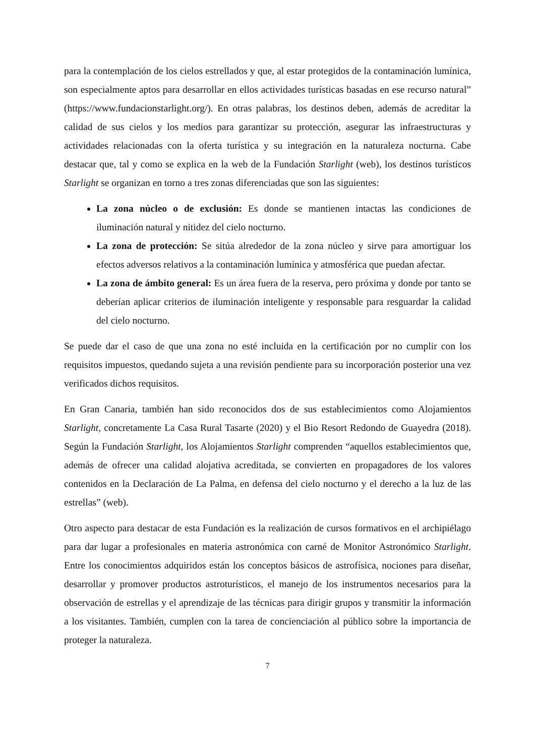para la contemplación de los cielos estrellados y que, al estar protegidos de la contaminación lumínica, son especialmente aptos para desarrollar en ellos actividades turísticas basadas en ese recurso natural” (https://www.fundacionstarlight.org/). En otras palabras, los destinos deben, además de acreditar la calidad de sus cielos y los medios para garantizar su protección, asegurar las infraestructuras y actividades relacionadas con la oferta turística y su integración en la naturaleza nocturna. Cabe destacar que, tal y como se explica en la web de la Fundación Starlight (web), los destinos turísticos Starlight se organizan en torno a tres zonas diferenciadas que son las siguientes:
La zona núcleo o de exclusión: Es donde se mantienen intactas las condiciones de iluminación natural y nitidez del cielo nocturno.
La zona de protección: Se sitúa alrededor de la zona núcleo y sirve para amortiguar los efectos adversos relativos a la contaminación lumínica y atmosférica que puedan afectar.
La zona de ámbito general: Es un área fuera de la reserva, pero próxima y donde por tanto se deberían aplicar criterios de iluminación inteligente y responsable para resguardar la calidad del cielo nocturno.
Se puede dar el caso de que una zona no esté incluida en la certificación por no cumplir con los requisitos impuestos, quedando sujeta a una revisión pendiente para su incorporación posterior una vez verificados dichos requisitos.
En Gran Canaria, también han sido reconocidos dos de sus establecimientos como Alojamientos Starlight, concretamente La Casa Rural Tasarte (2020) y el Bio Resort Redondo de Guayedra (2018). Según la Fundación Starlight, los Alojamientos Starlight comprenden “aquellos establecimientos que, además de ofrecer una calidad alojativa acreditada, se convierten en propagadores de los valores contenidos en la Declaración de La Palma, en defensa del cielo nocturno y el derecho a la luz de las estrellas” (web).
Otro aspecto para destacar de esta Fundación es la realización de cursos formativos en el archipiélago para dar lugar a profesionales en materia astronómica con carné de Monitor Astronómico Starlight. Entre los conocimientos adquiridos están los conceptos básicos de astrofísica, nociones para diseñar, desarrollar y promover productos astroturísticos, el manejo de los instrumentos necesarios para la observación de estrellas y el aprendizaje de las técnicas para dirigir grupos y transmitir la información a los visitantes. También, cumplen con la tarea de concienciación al público sobre la importancia de proteger la naturaleza.
7